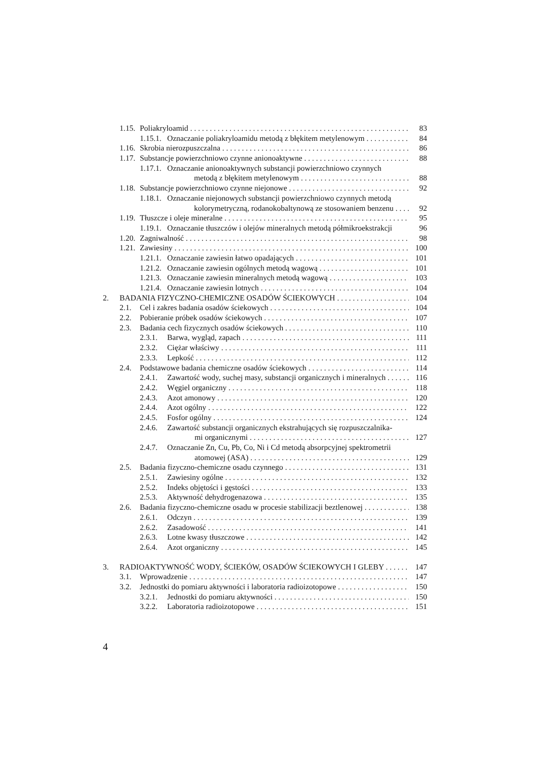1.15. Poliakryloamid 83
1.15.1. Oznaczanie poliakryloamidu metodą z błękitem metylenowym 84
1.16. Skrobia nierozpuszczalna 86
1.17. Substancje powierzchniowo czynne anionoaktywne 88
1.17.1. Oznaczanie anionoaktywnych substancji powierzchniowo czynnych
metodą z błękitem metylenowym 88
1.18. Substancje powierzchniowo czynne niejonowe 92
1.18.1. Oznaczanie niejonowych substancji powierzchniowo czynnych metodą
kolorymetryczną, rodanokobaltynową ze stosowaniem benzenu 92
1.19. Tłuszcze i oleje mineralne 95
1.19.1. Oznaczanie tłuszczów i olejów mineralnych metodą półmikroekstrakcji 96
1.20. Zagniwalność 98
1.21. Zawiesiny 100
1.21.1. Oznaczanie zawiesin łatwo opadających 101
1.21.2. Oznaczanie zawiesin ogólnych metodą wagową 101
1.21.3. Oznaczanie zawiesin mineralnych metodą wagową 103
1.21.4. Oznaczanie zawiesin lotnych 104
2. BADANIA FIZYCZNO-CHEMICZNE OSADÓW ŚCIEKOWYCH 104
2.1. Cel i zakres badania osadów ściekowych 104
2.2. Pobieranie próbek osadów ściekowych 107
2.3. Badania cech fizycznych osadów ściekowych 110
2.3.1. Barwa, wygląd, zapach 111
2.3.2. Ciężar właściwy 111
2.3.3. Lepkość 112
2.4. Podstawowe badania chemiczne osadów ściekowych 114
2.4.1. Zawartość wody, suchej masy, substancji organicznych i mineralnych 116
2.4.2. Węgiel organiczny 118
2.4.3. Azot amonowy 120
2.4.4. Azot ogólny 122
2.4.5. Fosfor ogólny 124
2.4.6. Zawartość substancji organicznych ekstrahujących się rozpuszczalnika-
mi organicznymi 127
2.4.7. Oznaczanie Zn, Cu, Pb, Co, Ni i Cd metodą absorpcyjnej spektrometrii
atomowej (ASA) 129
2.5. Badania fizyczno-chemiczne osadu czynnego 131
2.5.1. Zawiesiny ogólne 132
2.5.2. Indeks objętości i gęstości 133
2.5.3. Aktywność dehydrogenazowa 135
2.6. Badania fizyczno-chemiczne osadu w procesie stabilizacji beztlenowej 138
2.6.1. Odczyn 139
2.6.2. Zasadowość 141
2.6.3. Lotne kwasy tłuszczowe 142
2.6.4. Azot organiczny 145
3. RADIOAKTYWNOŚĆ WODY, ŚCIEKÓW, OSADÓW ŚCIEKOWYCH I GLEBY 147
3.1. Wprowadzenie 147
3.2. Jednostki do pomiaru aktywności i laboratoria radioizotopowe 150
3.2.1. Jednostki do pomiaru aktywności 150
3.2.2. Laboratoria radioizotopowe 151
4